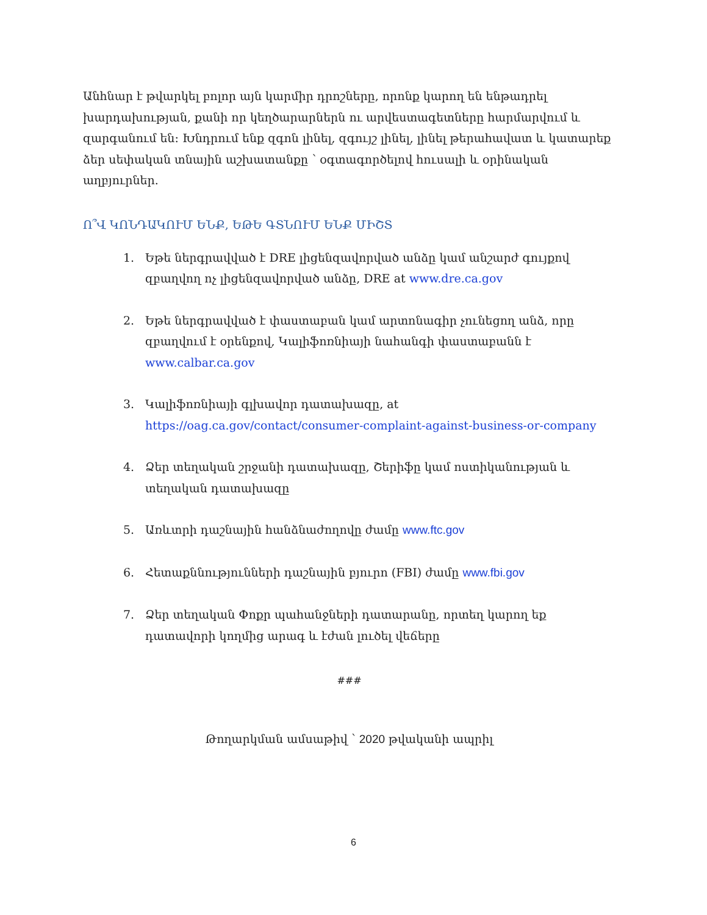Անհնար է թվարկել բոլոր այն կարմիր դրոշները, որոնք կարող են ենթադրել խարդախության, քանի որ կեղծարարներն ու արվեստագետները հարմարվում և զարգանում են: Խնդրում ենք զգոն լինել, զգույշ լինել, լինել թերահավատ և կատարեք ձեր սեփական տնային աշխատանքը ՝ օգտագործելով հուսալի և օրինական աղբյուրներ.
Ո՞Վ ԿՈՆԴԱԿՈՒՄ ԵՆՔ, ԵԹԵ ԳՏՆՈՒՄ ԵՆՔ ՄԻՇՏ
1. Եթե ներգրավված է DRE լիցենզավորված անձը կամ անշարժ գույքով զբաղվող ոչ լիցենզավորված անձը, DRE at www.dre.ca.gov
2. Եթե ներգրավված է փաստաբան կամ արտոնագիր չունեցող անձ, որը զբաղվում է օրենքով, Կալիֆոռնիայի նահանգի փաստաբանն է www.calbar.ca.gov
3. Կալիֆոռնիայի գլխավոր դատախազը, at https://oag.ca.gov/contact/consumer-complaint-against-business-or-company
4. Ձեր տեղական շրջանի դատախազը, Շերիֆը կամ ոստիկանության և տեղական դատախազը
5. Առևտրի դաշնային հանձնաժողովը ժամը www.ftc.gov
6. Հետաքննությունների դաշնային բյուրո (FBI) ժամը www.fbi.gov
7. Ձեր տեղական Փոքր պահանջների դատարանը, որտեղ կարող եք դատավորի կողմից արագ և էժան լուծել վեճերը
###
Թողարկման ամսաթիվ ՝ 2020 թվականի ապրիլ
6